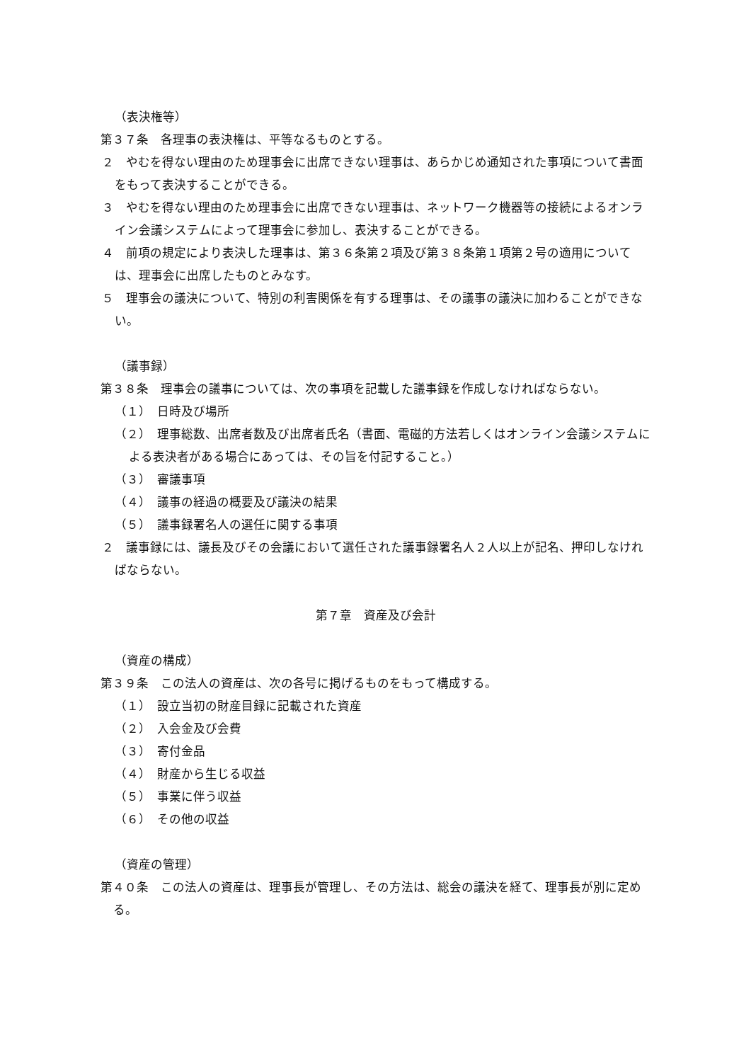（表決権等）
第３７条　各理事の表決権は、平等なるものとする。
２　やむを得ない理由のため理事会に出席できない理事は、あらかじめ通知された事項について書面をもって表決することができる。
３　やむを得ない理由のため理事会に出席できない理事は、ネットワーク機器等の接続によるオンライン会議システムによって理事会に参加し、表決することができる。
４　前項の規定により表決した理事は、第３６条第２項及び第３８条第１項第２号の適用については、理事会に出席したものとみなす。
５　理事会の議決について、特別の利害関係を有する理事は、その議事の議決に加わることができない。
（議事録）
第３８条　理事会の議事については、次の事項を記載した議事録を作成しなければならない。
（１）　日時及び場所
（２）　理事総数、出席者数及び出席者氏名（書面、電磁的方法若しくはオンライン会議システムによる表決者がある場合にあっては、その旨を付記すること。）
（３）　審議事項
（４）　議事の経過の概要及び議決の結果
（５）　議事録署名人の選任に関する事項
２　議事録には、議長及びその会議において選任された議事録署名人２人以上が記名、押印しなければならない。
第７章　資産及び会計
（資産の構成）
第３９条　この法人の資産は、次の各号に掲げるものをもって構成する。
（１）　設立当初の財産目録に記載された資産
（２）　入会金及び会費
（３）　寄付金品
（４）　財産から生じる収益
（５）　事業に伴う収益
（６）　その他の収益
（資産の管理）
第４０条　この法人の資産は、理事長が管理し、その方法は、総会の議決を経て、理事長が別に定める。